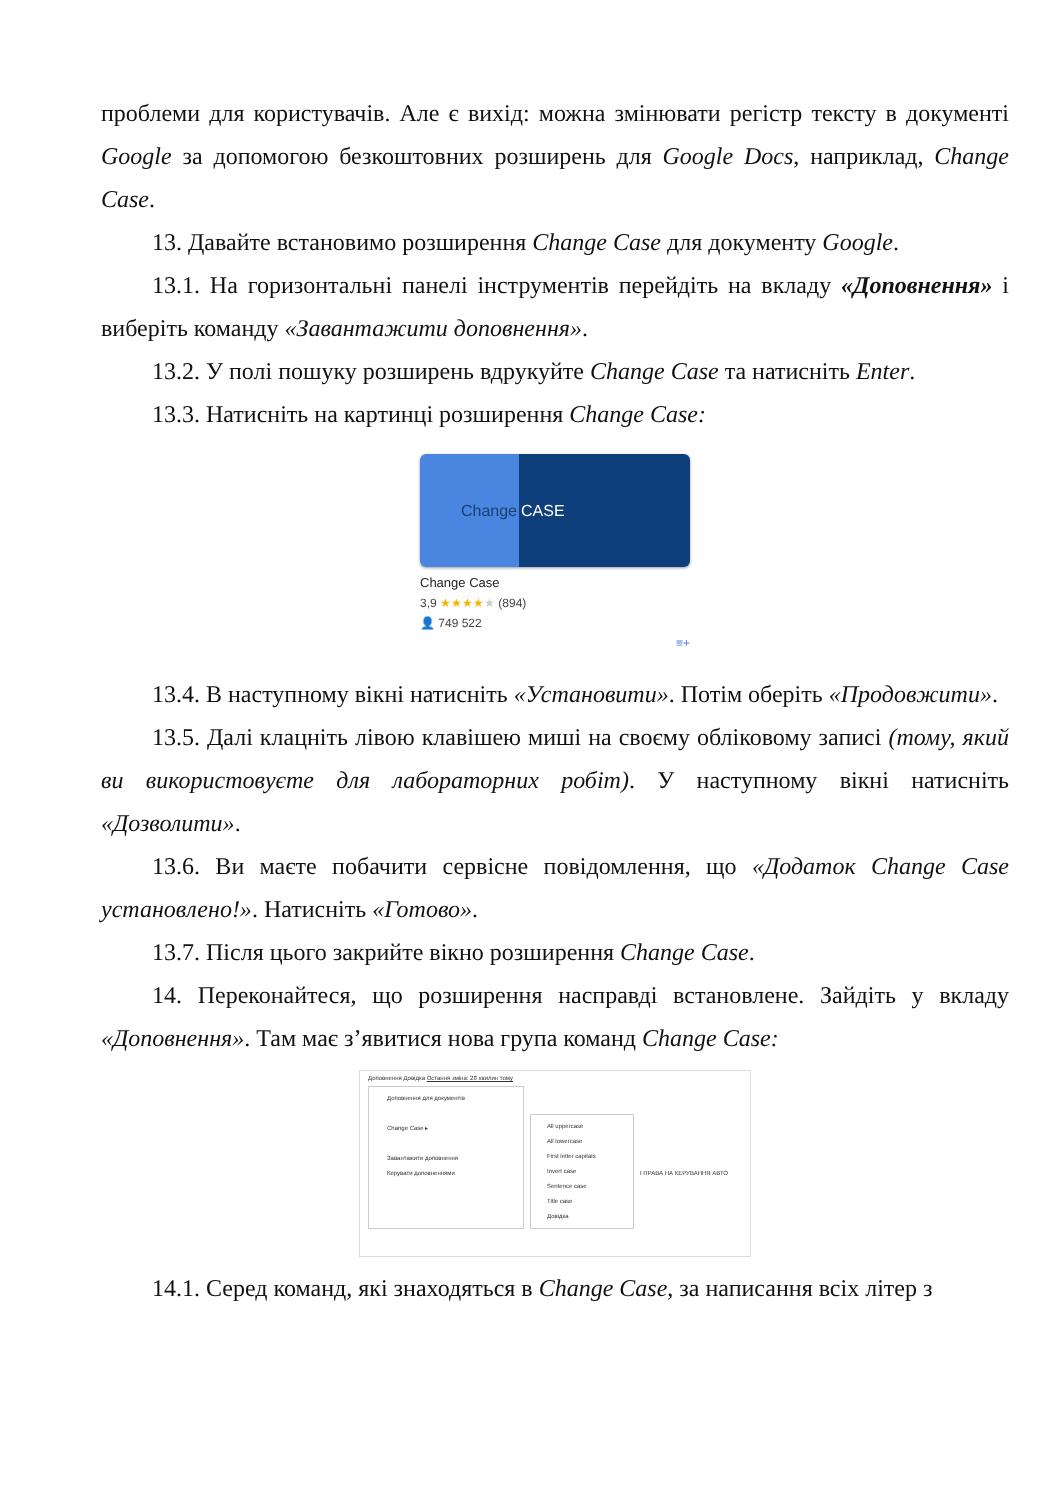проблеми для користувачів. Але є вихід: можна змінювати регістр тексту в документі Google за допомогою безкоштовних розширень для Google Docs, наприклад, Change Case.
13. Давайте встановимо розширення Change Case для документу Google.
13.1. На горизонтальні панелі інструментів перейдіть на вкладу «Доповнення» і виберіть команду «Завантажити доповнення».
13.2. У полі пошуку розширень вдрукуйте Change Case та натисніть Enter.
13.3. Натисніть на картинці розширення Change Case:
Change CASE
Change Case
3,9 ★★★★★ (894)
👤 749 522
≡+
13.4. В наступному вікні натисніть «Установити». Потім оберіть «Продовжити».
13.5. Далі клацніть лівою клавішею миші на своєму обліковому записі (тому, який ви використовуєте для лабораторних робіт). У наступному вікні натисніть «Дозволити».
13.6. Ви маєте побачити сервісне повідомлення, що «Додаток Change Case установлено!». Натисніть «Готово».
13.7. Після цього закрийте вікно розширення Change Case.
14. Переконайтеся, що розширення насправді встановлене. Зайдіть у вкладу «Доповнення». Там має з’явитися нова група команд Change Case:
Доповнення Довідка Остання зміна: 28 хвилин тому
Доповнення для документів
Change Case ▸
Завантажити доповнення
Керувати доповненнями
All uppercase
All lowercase
First letter capitals
Invert case
Sentence case
Title case
Довідка
І ПРАВА НА КЕРУВАННЯ АВТО
14.1. Серед команд, які знаходяться в Change Case, за написання всіх літер з